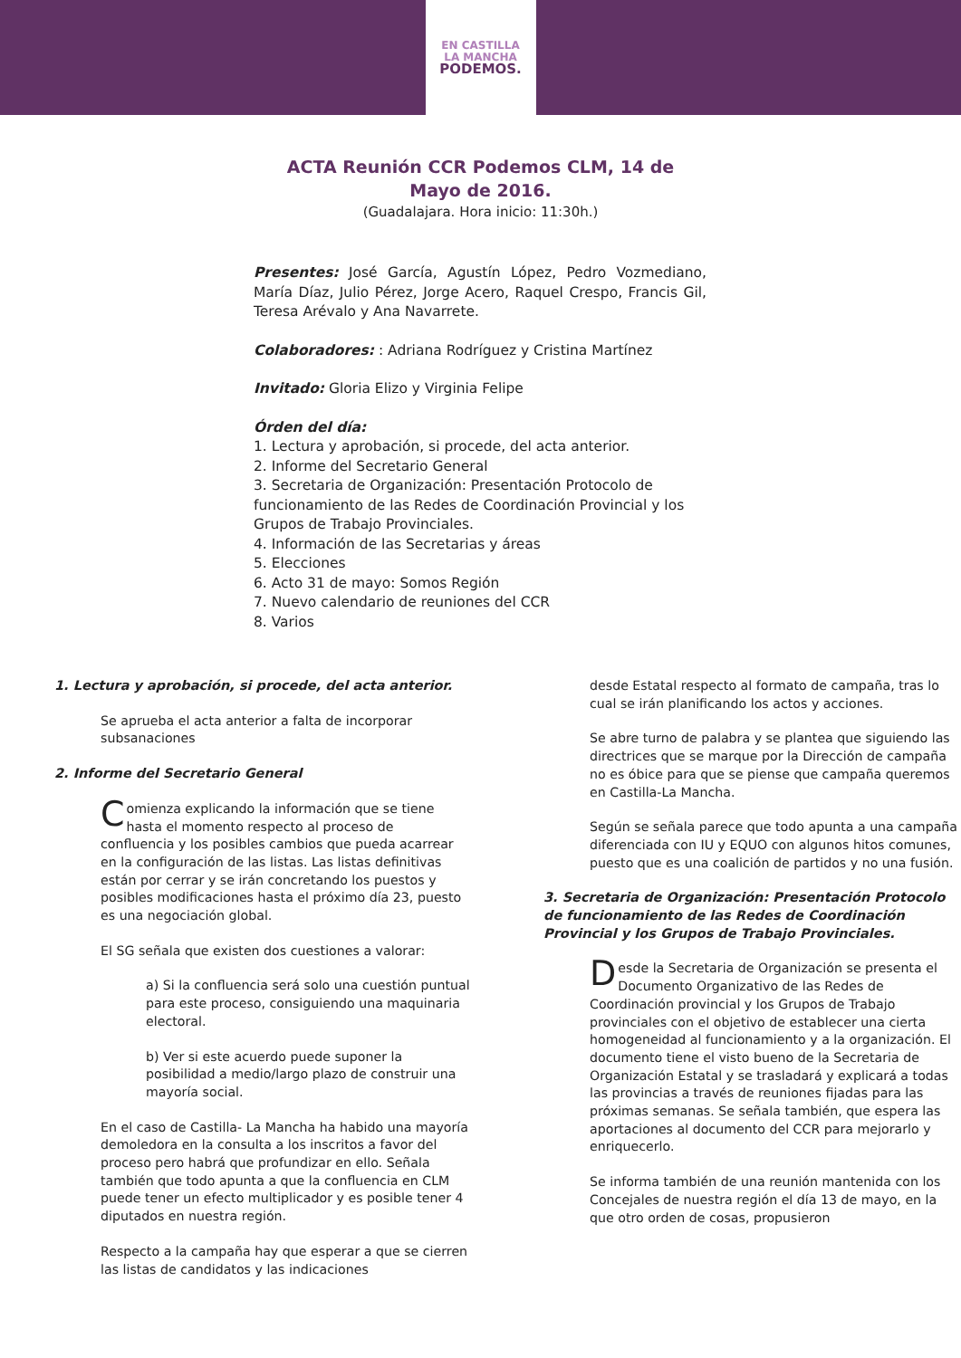EN CASTILLA
LA MANCHA
PODEMOS.
ACTA Reunión CCR Podemos CLM, 14 de
Mayo de 2016.
(Guadalajara. Hora inicio: 11:30h.)
Presentes: José García, Agustín López, Pedro Vozmediano, María Díaz, Julio Pérez, Jorge Acero, Raquel Crespo, Francis Gil, Teresa Arévalo y Ana Navarrete.
Colaboradores: : Adriana Rodríguez y Cristina Martínez
Invitado: Gloria Elizo y Virginia Felipe
Órden del día:
1. Lectura y aprobación, si procede, del acta anterior.
2. Informe del Secretario General
3. Secretaria de Organización: Presentación Protocolo de funcionamiento de las Redes de Coordinación Provincial y los Grupos de Trabajo Provinciales.
4. Información de las Secretarias y áreas
5. Elecciones
6. Acto 31 de mayo: Somos Región
7. Nuevo calendario de reuniones del CCR
8. Varios
1. Lectura y aprobación, si procede, del acta anterior.
Se aprueba el acta anterior a falta de incorporar subsanaciones
2. Informe del Secretario General
Comienza explicando la información que se tiene hasta el momento respecto al proceso de confluencia y los posibles cambios que pueda acarrear en la configuración de las listas. Las listas definitivas están por cerrar y se irán concretando los puestos y posibles modificaciones hasta el próximo día 23, puesto es una negociación global.
El SG señala que existen dos cuestiones a valorar:
a) Si la confluencia será solo una cuestión puntual para este proceso, consiguiendo una maquinaria electoral.
b) Ver si este acuerdo puede suponer la posibilidad a medio/largo plazo de construir una mayoría social.
En el caso de Castilla- La Mancha ha habido una mayoría demoledora en la consulta a los inscritos a favor del proceso pero habrá que profundizar en ello. Señala también que todo apunta a que la confluencia en CLM puede tener un efecto multiplicador y es posible tener 4 diputados en nuestra región.
Respecto a la campaña hay que esperar a que se cierren las listas de candidatos y las indicaciones
desde Estatal respecto al formato de campaña, tras lo cual se irán planificando los actos y acciones.
Se abre turno de palabra y se plantea que siguiendo las directrices que se marque por la Dirección de campaña no es óbice para que se piense que campaña queremos en Castilla-La Mancha.
Según se señala parece que todo apunta a una campaña diferenciada con IU y EQUO con algunos hitos comunes, puesto que es una coalición de partidos y no una fusión.
3. Secretaria de Organización: Presentación Protocolo de funcionamiento de las Redes de Coordinación Provincial y los Grupos de Trabajo Provinciales.
Desde la Secretaria de Organización se presenta el Documento Organizativo de las Redes de Coordinación provincial y los Grupos de Trabajo provinciales con el objetivo de establecer una cierta homogeneidad al funcionamiento y a la organización. El documento tiene el visto bueno de la Secretaria de Organización Estatal y se trasladará y explicará a todas las provincias a través de reuniones fijadas para las próximas semanas. Se señala también, que espera las aportaciones al documento del CCR para mejorarlo y enriquecerlo.
Se informa también de una reunión mantenida con los Concejales de nuestra región el día 13 de mayo, en la que otro orden de cosas, propusieron